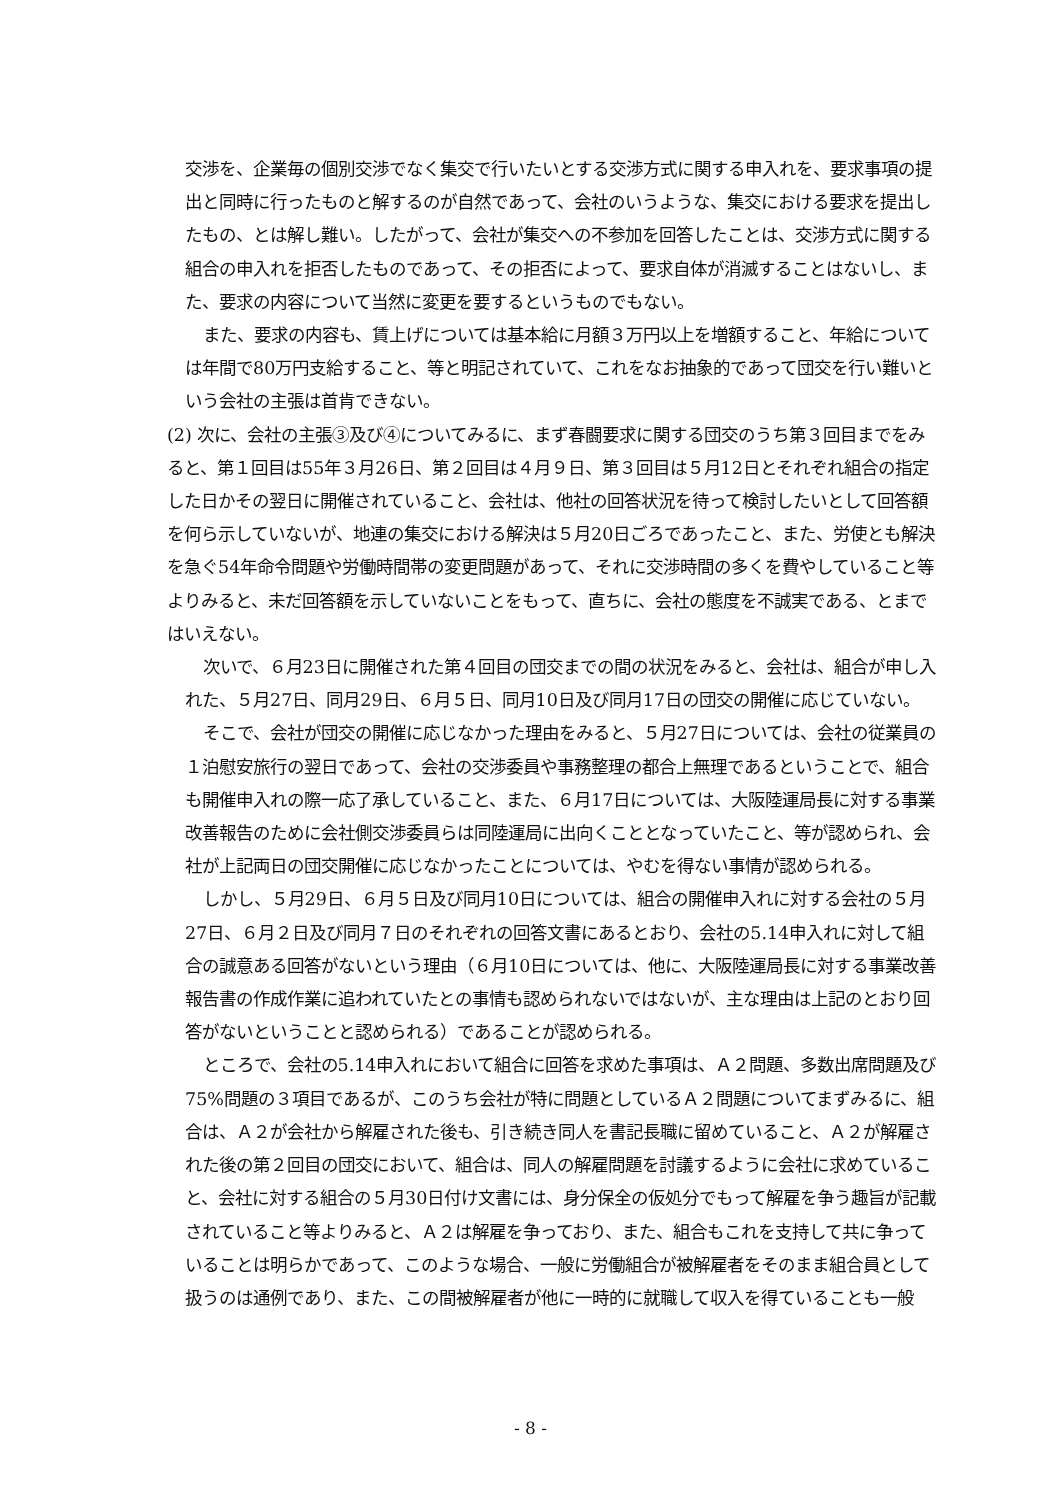交渉を、企業毎の個別交渉でなく集交で行いたいとする交渉方式に関する申入れを、要求事項の提出と同時に行ったものと解するのが自然であって、会社のいうような、集交における要求を提出したもの、とは解し難い。したがって、会社が集交への不参加を回答したことは、交渉方式に関する組合の申入れを拒否したものであって、その拒否によって、要求自体が消滅することはないし、また、要求の内容について当然に変更を要するというものでもない。
また、要求の内容も、賃上げについては基本給に月額３万円以上を増額すること、年給については年間で80万円支給すること、等と明記されていて、これをなお抽象的であって団交を行い難いという会社の主張は首肯できない。
(2) 次に、会社の主張③及び④についてみるに、まず春闘要求に関する団交のうち第３回目までをみると、第１回目は55年３月26日、第２回目は４月９日、第３回目は５月12日とそれぞれ組合の指定した日かその翌日に開催されていること、会社は、他社の回答状況を待って検討したいとして回答額を何ら示していないが、地連の集交における解決は５月20日ごろであったこと、また、労使とも解決を急ぐ54年命令問題や労働時間帯の変更問題があって、それに交渉時間の多くを費やしていること等よりみると、未だ回答額を示していないことをもって、直ちに、会社の態度を不誠実である、とまではいえない。
次いで、６月23日に開催された第４回目の団交までの間の状況をみると、会社は、組合が申し入れた、５月27日、同月29日、６月５日、同月10日及び同月17日の団交の開催に応じていない。
そこで、会社が団交の開催に応じなかった理由をみると、５月27日については、会社の従業員の１泊慰安旅行の翌日であって、会社の交渉委員や事務整理の都合上無理であるということで、組合も開催申入れの際一応了承していること、また、６月17日については、大阪陸運局長に対する事業改善報告のために会社側交渉委員らは同陸運局に出向くこととなっていたこと、等が認められ、会社が上記両日の団交開催に応じなかったことについては、やむを得ない事情が認められる。
しかし、５月29日、６月５日及び同月10日については、組合の開催申入れに対する会社の５月27日、６月２日及び同月７日のそれぞれの回答文書にあるとおり、会社の5.14申入れに対して組合の誠意ある回答がないという理由（６月10日については、他に、大阪陸運局長に対する事業改善報告書の作成作業に追われていたとの事情も認められないではないが、主な理由は上記のとおり回答がないということと認められる）であることが認められる。
ところで、会社の5.14申入れにおいて組合に回答を求めた事項は、Ａ２問題、多数出席問題及び75%問題の３項目であるが、このうち会社が特に問題としているＡ２問題についてまずみるに、組合は、Ａ２が会社から解雇された後も、引き続き同人を書記長職に留めていること、Ａ２が解雇された後の第２回目の団交において、組合は、同人の解雇問題を討議するように会社に求めていること、会社に対する組合の５月30日付け文書には、身分保全の仮処分でもって解雇を争う趣旨が記載されていること等よりみると、Ａ２は解雇を争っており、また、組合もこれを支持して共に争っていることは明らかであって、このような場合、一般に労働組合が被解雇者をそのまま組合員として扱うのは通例であり、また、この間被解雇者が他に一時的に就職して収入を得ていることも一般
- 8 -